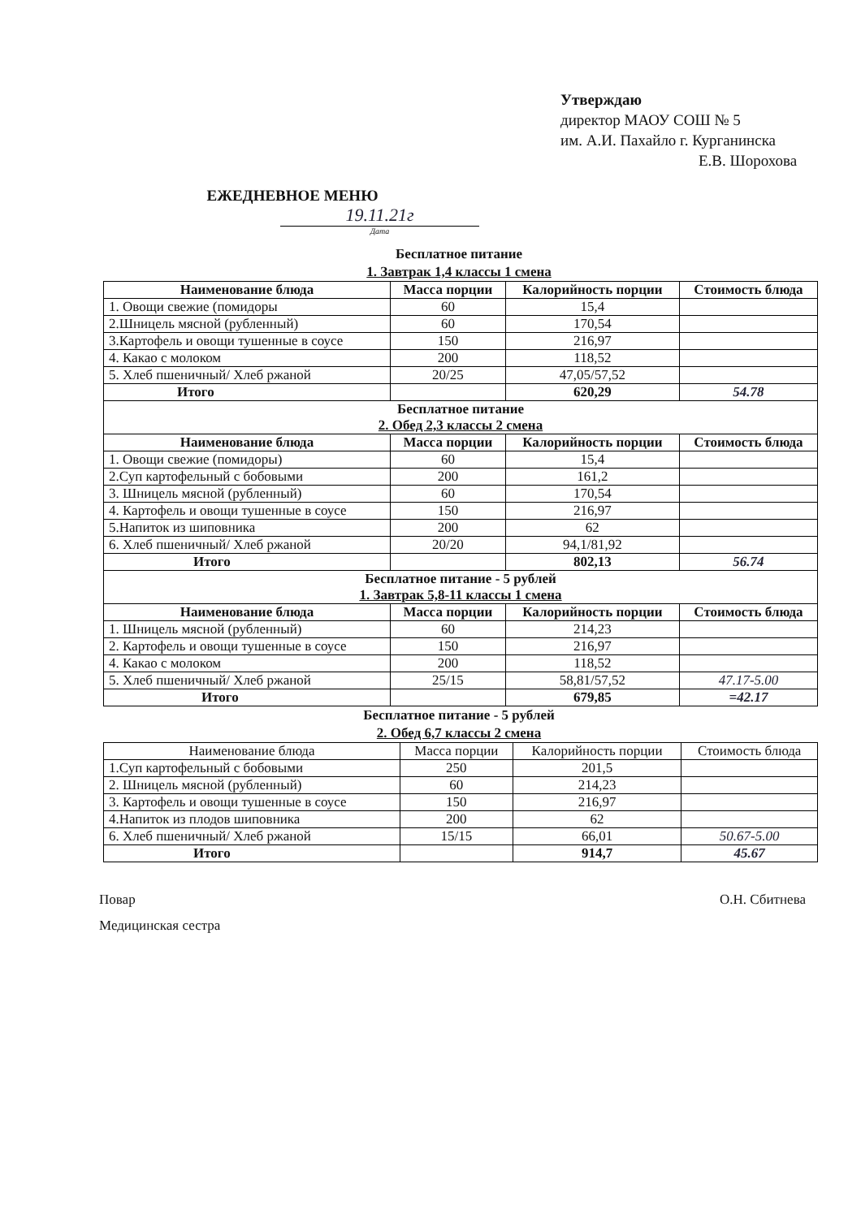Утверждаю
директор МАОУ СОШ № 5
им. А.И. Пахайло г. Курганинска
Е.В. Шорохова
ЕЖЕДНЕВНОЕ МЕНЮ
19.11.21г
Дата
Бесплатное питание
1. Завтрак 1,4 классы 1 смена
| Наименование блюда | Масса порции | Калорийность порции | Стоимость блюда |
| --- | --- | --- | --- |
| 1. Овощи свежие (помидоры | 60 | 15,4 | |
| 2.Шницель мясной (рубленный) | 60 | 170,54 | |
| 3.Картофель и овощи тушенные в соусе | 150 | 216,97 | |
| 4. Какао с молоком | 200 | 118,52 | |
| 5. Хлеб пшеничный/ Хлеб ржаной | 20/25 | 47,05/57,52 | |
| Итого | | 620,29 | 54.78 |
| Бесплатное питание 2. Обед 2,3 классы 2 смена | | | |
| Наименование блюда | Масса порции | Калорийность порции | Стоимость блюда |
| 1. Овощи свежие (помидоры) | 60 | 15,4 | |
| 2.Суп картофельный с бобовыми | 200 | 161,2 | |
| 3. Шницель мясной (рубленный) | 60 | 170,54 | |
| 4. Картофель и овощи тушенные в соусе | 150 | 216,97 | |
| 5.Напиток из шиповника | 200 | 62 | |
| 6. Хлеб пшеничный/ Хлеб ржаной | 20/20 | 94,1/81,92 | |
| Итого | | 802,13 | 56.74 |
| Бесплатное питание - 5 рублей 1. Завтрак 5,8-11 классы 1 смена | | | |
| Наименование блюда | Масса порции | Калорийность порции | Стоимость блюда |
| 1. Шницель мясной (рубленный) | 60 | 214,23 | |
| 2. Картофель и овощи тушенные в соусе | 150 | 216,97 | |
| 4. Какао с молоком | 200 | 118,52 | |
| 5. Хлеб пшеничный/ Хлеб ржаной | 25/15 | 58,81/57,52 | 47.17-5.00 |
| Итого | | 679,85 | =42.17 |
Бесплатное питание - 5 рублей
2. Обед 6,7 классы 2 смена
| Наименование блюда | Масса порции | Калорийность порции | Стоимость блюда |
| 1.Суп картофельный с бобовыми | 250 | 201,5 | |
| 2. Шницель мясной (рубленный) | 60 | 214,23 | |
| 3. Картофель и овощи тушенные в соусе | 150 | 216,97 | |
| 4.Напиток из плодов шиповника | 200 | 62 | |
| 6. Хлеб пшеничный/ Хлеб ржаной | 15/15 | 66,01 | 50.67-5.00 |
| Итого | | 914,7 | 45.67 |
Повар О.Н. Сбитнева
Медицинская сестра